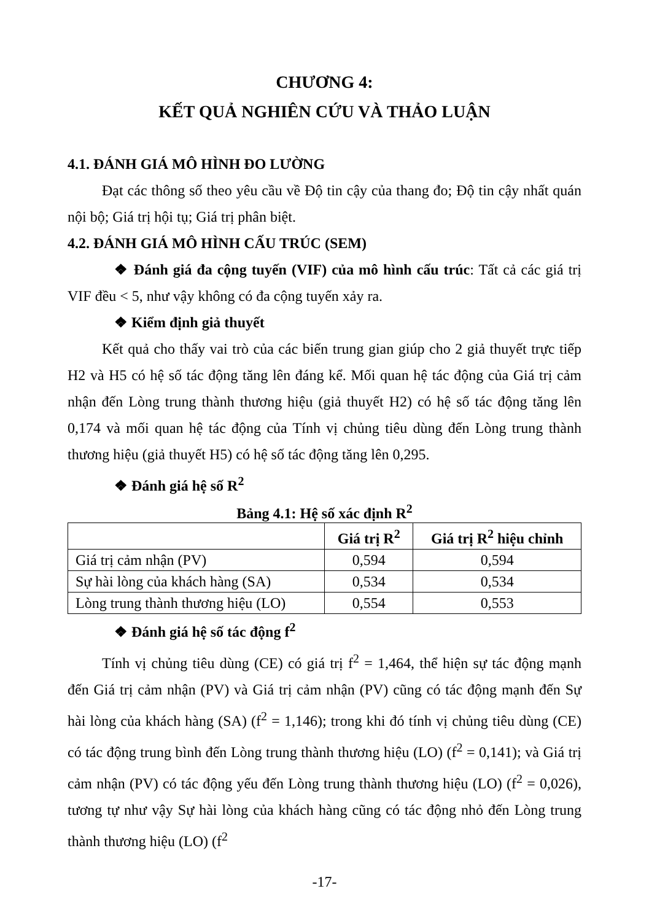CHƯƠNG 4:
KẾT QUẢ NGHIÊN CỨU VÀ THẢO LUẬN
4.1. ĐÁNH GIÁ MÔ HÌNH ĐO LƯỜNG
Đạt các thông số theo yêu cầu về Độ tin cậy của thang đo; Độ tin cậy nhất quán nội bộ; Giá trị hội tụ; Giá trị phân biệt.
4.2. ĐÁNH GIÁ MÔ HÌNH CẤU TRÚC (SEM)
❖ Đánh giá đa cộng tuyến (VIF) của mô hình cấu trúc: Tất cả các giá trị VIF đều < 5, như vậy không có đa cộng tuyến xảy ra.
❖ Kiểm định giả thuyết
Kết quả cho thấy vai trò của các biến trung gian giúp cho 2 giả thuyết trực tiếp H2 và H5 có hệ số tác động tăng lên đáng kể. Mối quan hệ tác động của Giá trị cảm nhận đến Lòng trung thành thương hiệu (giả thuyết H2) có hệ số tác động tăng lên 0,174 và mối quan hệ tác động của Tính vị chủng tiêu dùng đến Lòng trung thành thương hiệu (giả thuyết H5) có hệ số tác động tăng lên 0,295.
❖ Đánh giá hệ số R<sup>2</sup>
Bảng 4.1: Hệ số xác định R<sup>2</sup>
| | Giá trị R<sup>2</sup> | Giá trị R<sup>2</sup> hiệu chỉnh |
| --- | --- | --- |
| Giá trị cảm nhận (PV) | 0,594 | 0,594 |
| Sự hài lòng của khách hàng (SA) | 0,534 | 0,534 |
| Lòng trung thành thương hiệu (LO) | 0,554 | 0,553 |
❖ Đánh giá hệ số tác động f<sup>2</sup>
Tính vị chủng tiêu dùng (CE) có giá trị f<sup>2</sup> = 1,464, thể hiện sự tác động mạnh đến Giá trị cảm nhận (PV) và Giá trị cảm nhận (PV) cũng có tác động mạnh đến Sự hài lòng của khách hàng (SA) (f<sup>2</sup> = 1,146); trong khi đó tính vị chủng tiêu dùng (CE) có tác động trung bình đến Lòng trung thành thương hiệu (LO) (f<sup>2</sup> = 0,141); và Giá trị cảm nhận (PV) có tác động yếu đến Lòng trung thành thương hiệu (LO) (f<sup>2</sup> = 0,026), tương tự như vậy Sự hài lòng của khách hàng cũng có tác động nhỏ đến Lòng trung thành thương hiệu (LO) (f<sup>2</sup>
-17-